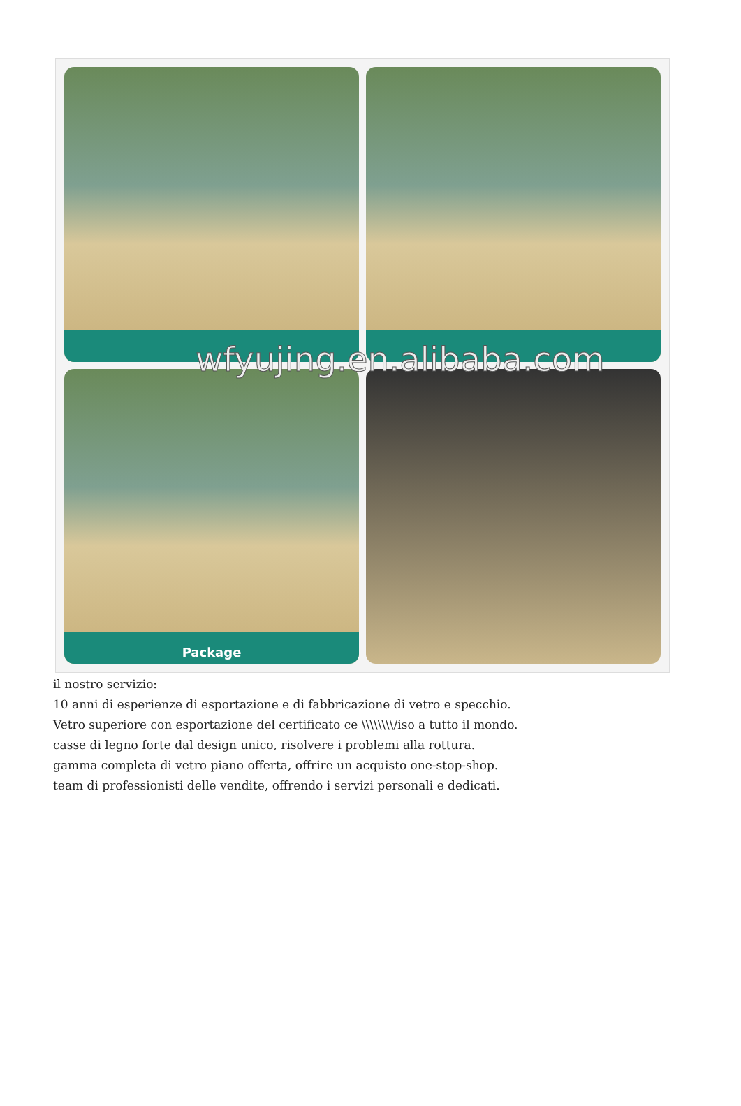Package
wfyujing.en.alibaba.com
il nostro servizio:
10 anni di esperienze di esportazione e di fabbricazione di vetro e specchio.
Vetro superiore con esportazione del certificato ce \\\\\\\\/iso a tutto il mondo.
casse di legno forte dal design unico, risolvere i problemi alla rottura.
gamma completa di vetro piano offerta, offrire un acquisto one-stop-shop.
team di professionisti delle vendite, offrendo i servizi personali e dedicati.